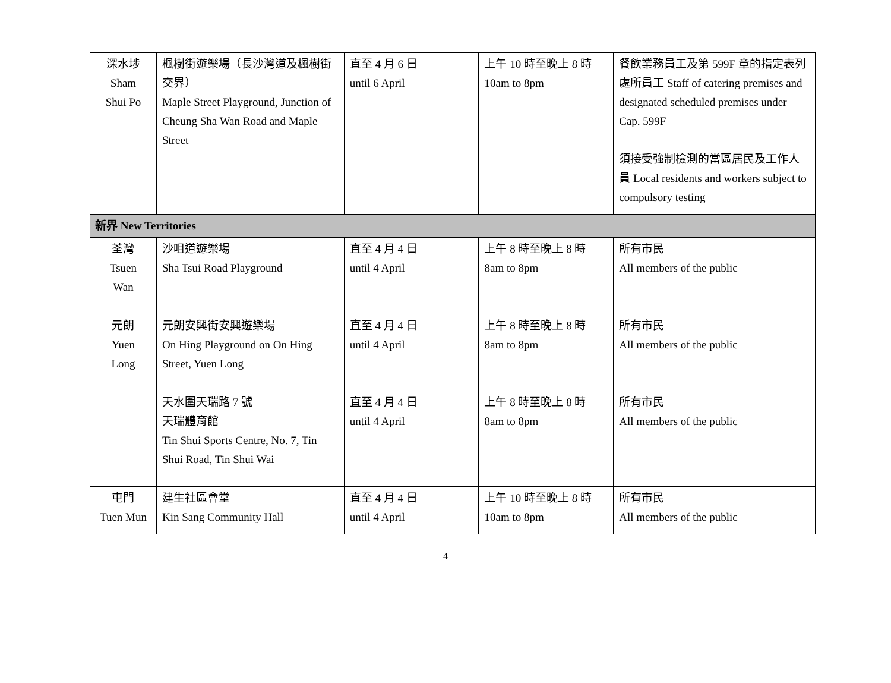| 深水埗 Sham Shui Po | 楓樹街遊樂場（長沙灣道及楓樹街交界） Maple Street Playground, Junction of Cheung Sha Wan Road and Maple Street | 直至 4 月 6 日 until 6 April | 上午 10 時至晚上 8 時 10am to 8pm | 餐飲業務員工及第 599F 章的指定表列處所員工 Staff of catering premises and designated scheduled premises under Cap. 599F 須接受強制檢測的當區居民及工作人員 Local residents and workers subject to compulsory testing |
| 新界 New Territories | | | | |
| 荃灣 Tsuen Wan | 沙咀道遊樂場 Sha Tsui Road Playground | 直至 4 月 4 日 until 4 April | 上午 8 時至晚上 8 時 8am to 8pm | 所有市民 All members of the public |
| 元朗 Yuen Long | 元朗安興街安興遊樂場 On Hing Playground on On Hing Street, Yuen Long | 直至 4 月 4 日 until 4 April | 上午 8 時至晚上 8 時 8am to 8pm | 所有市民 All members of the public |
| | 天水圍天瑞路 7 號 天瑞體育館 Tin Shui Sports Centre, No. 7, Tin Shui Road, Tin Shui Wai | 直至 4 月 4 日 until 4 April | 上午 8 時至晚上 8 時 8am to 8pm | 所有市民 All members of the public |
| 屯門 Tuen Mun | 建生社區會堂 Kin Sang Community Hall | 直至 4 月 4 日 until 4 April | 上午 10 時至晚上 8 時 10am to 8pm | 所有市民 All members of the public |
4